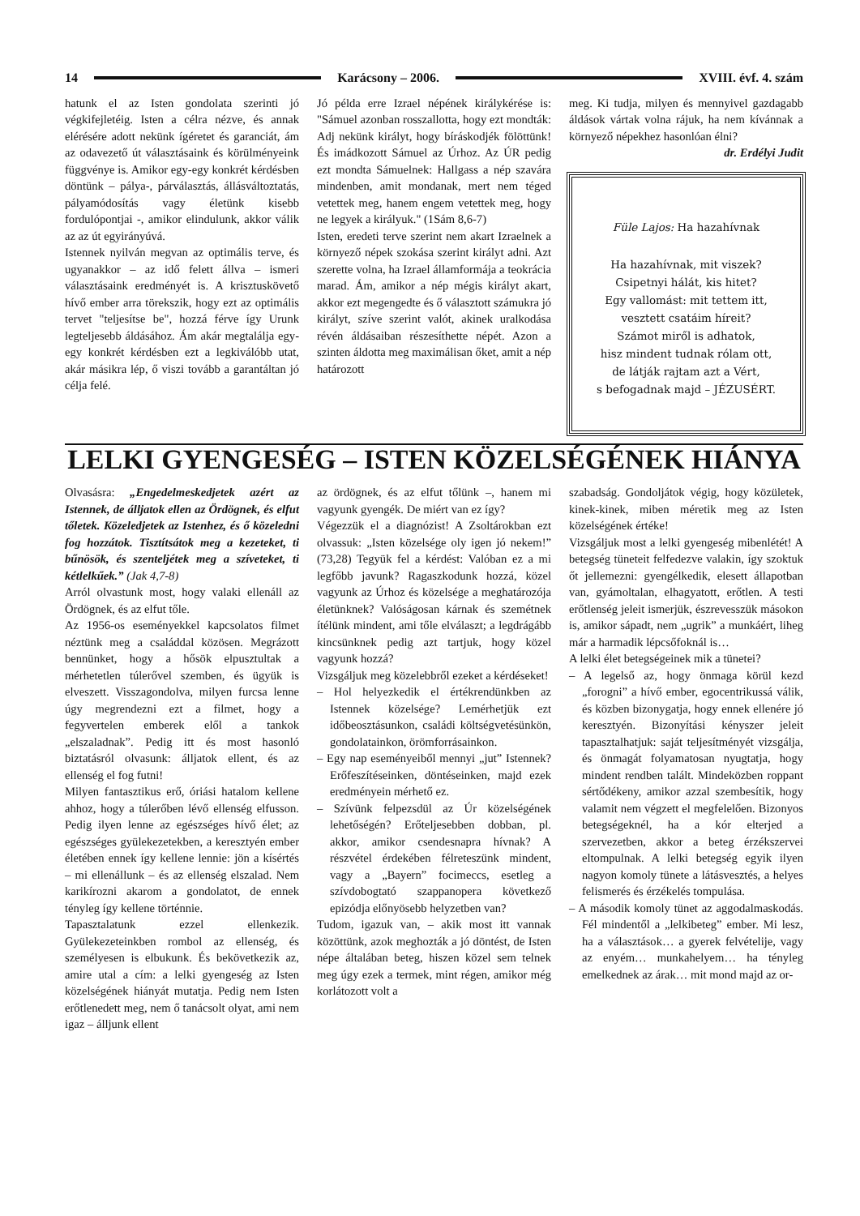14 Karácsony – 2006. XVIII. évf. 4. szám
hatunk el az Isten gondolata szerinti jó végkifejletéig. Isten a célra nézve, és annak elérésére adott nekünk ígéretet és garanciát, ám az odavezető út választásaink és körülményeink függvénye is. Amikor egy-egy konkrét kérdésben döntünk – pálya-, párválasztás, állásváltoztatás, pályamódosítás vagy életünk kisebb fordulópontjai -, amikor elindulunk, akkor válik az az út egyirányúvá.
Istennek nyilván megvan az optimális terve, és ugyanakkor – az idő felett állva – ismeri választásaink eredményét is. A krisztuskövető hívő ember arra törekszik, hogy ezt az optimális tervet "teljesítse be", hozzá férve így Urunk legteljesebb áldásához. Ám akár megtalálja egy-egy konkrét kérdésben ezt a legkiválóbb utat, akár másikra lép, ő viszi tovább a garantáltan jó célja felé.
Jó példa erre Izrael népének királykérése is: "Sámuel azonban rosszallotta, hogy ezt mondták: Adj nekünk királyt, hogy bíráskodjék fölöttünk! És imádkozott Sámuel az Úrhoz. Az ÚR pedig ezt mondta Sámuelnek: Hallgass a nép szavára mindenben, amit mondanak, mert nem téged vetettek meg, hanem engem vetettek meg, hogy ne legyek a királyuk." (1Sám 8,6-7)
Isten, eredeti terve szerint nem akart Izraelnek a környező népek szokása szerint királyt adni. Azt szerette volna, ha Izrael államformája a teokrácia marad. Ám, amikor a nép mégis királyt akart, akkor ezt megengedte és ő választott számukra jó királyt, szíve szerint valót, akinek uralkodása révén áldásaiban részesíthette népét. Azon a szinten áldotta meg maximálisan őket, amit a nép határozott
meg. Ki tudja, milyen és mennyivel gazdagabb áldások vártak volna rájuk, ha nem kívánnak a környező népekhez hasonlóan élni?
dr. Erdélyi Judit
Füle Lajos: Ha hazahívnak
Ha hazahívnak, mit viszek?
Csipetnyi hálát, kis hitet?
Egy vallomást: mit tettem itt,
vesztett csatáim híreit?
Számot miről is adhatok,
hisz mindent tudnak rólam ott,
de látják rajtam azt a Vért,
s befogadnak majd – JÉZUSÉRT.
LELKI GYENGESÉG – ISTEN KÖZELSÉGÉNEK HIÁNYA
Olvasásra: „Engedelmeskedjetek azért az Istennek, de álljatok ellen az Ördögnek, és elfut tőletek. Közeledjetek az Istenhez, és ő közeledni fog hozzátok. Tisztítsátok meg a kezeteket, ti bűnösök, és szenteljétek meg a szíveteket, ti kétlelkűek.” (Jak 4,7-8)
Arról olvastunk most, hogy valaki ellenáll az Ördögnek, és az elfut tőle.
Az 1956-os eseményekkel kapcsolatos filmet néztünk meg a családdal közösen. Megrázott bennünket, hogy a hősök elpusztultak a mérhetetlen túlerővel szemben, és ügyük is elveszett. Visszagondolva, milyen furcsa lenne úgy megrendezni ezt a filmet, hogy a fegyvertelen emberek elől a tankok „elszaladnak”. Pedig itt és most hasonló biztatásról olvasunk: álljatok ellent, és az ellenség el fog futni!
Milyen fantasztikus erő, óriási hatalom kellene ahhoz, hogy a túlerőben lévő ellenség elfusson. Pedig ilyen lenne az egészséges hívő élet; az egészséges gyülekezetekben, a keresztyén ember életében ennek így kellene lennie: jön a kísértés – mi ellenállunk – és az ellenség elszalad. Nem karikírozni akarom a gondolatot, de ennek tényleg így kellene történnie.
Tapasztalatunk ezzel ellenkezik. Gyülekezeteinkben rombol az ellenség, és személyesen is elbukunk. És bekövetkezik az, amire utal a cím: a lelki gyengeség az Isten közelségének hiányát mutatja. Pedig nem Isten erőtlenedett meg, nem ő tanácsolt olyat, ami nem igaz – álljunk ellent
az ördögnek, és az elfut tőlünk –, hanem mi vagyunk gyengék. De miért van ez így?
Végezzük el a diagnózist! A Zsoltárokban ezt olvassuk: „Isten közelsége oly igen jó nekem!” (73,28) Tegyük fel a kérdést: Valóban ez a mi legfőbb javunk? Ragaszkodunk hozzá, közel vagyunk az Úrhoz és közelsége a meghatározója életünknek? Valóságosan kárnak és szemétnek ítélünk mindent, ami tőle elválaszt; a legdrágább kincsünknek pedig azt tartjuk, hogy közel vagyunk hozzá?
Vizsgáljuk meg közelebbről ezeket a kérdéseket!
– Hol helyezkedik el értékrendünkben az Istennek közelsége? Lemérhetjük ezt időbeosztásunkon, családi költségvetésünkön, gondolatainkon, örömforrásainkon.
– Egy nap eseményeiből mennyi „jut” Istennek? Erőfeszítéseinken, döntéseinken, majd ezek eredményein mérhető ez.
– Szívünk felpezsdül az Úr közelségének lehetőségén? Erőteljesebben dobban, pl. akkor, amikor csendesnapra hívnak? A részvétel érdekében félreteszünk mindent, vagy a „Bayern” focimeccs, esetleg a szívdobogtató szappanopera következő epizódja előnyösebb helyzetben van?
Tudom, igazuk van, – akik most itt vannak közöttünk, azok meghozták a jó döntést, de Isten népe általában beteg, hiszen közel sem telnek meg úgy ezek a termek, mint régen, amikor még korlátozott volt a
szabadság. Gondoljátok végig, hogy közületek, kinek-kinek, miben méretik meg az Isten közelségének értéke!
Vizsgáljuk most a lelki gyengeség mibenlétét! A betegség tüneteit felfedezve valakin, így szoktuk őt jellemezni: gyengélkedik, elesett állapotban van, gyámoltalan, elhagyatott, erőtlen. A testi erőtlenség jeleit ismerjük, észrevesszük másokon is, amikor sápadt, nem „ugrik” a munkáért, liheg már a harmadik lépcsőfoknál is…
A lelki élet betegségeinek mik a tünetei?
– A legelső az, hogy önmaga körül kezd „forogni” a hívő ember, egocentrikussá válik, és közben bizonygatja, hogy ennek ellenére jó keresztyén. Bizonyítási kényszer jeleit tapasztalhatjuk: saját teljesítményét vizsgálja, és önmagát folyamatosan nyugtatja, hogy mindent rendben talált. Mindeközben roppant sértődékeny, amikor azzal szembesítik, hogy valamit nem végzett el megfelelően. Bizonyos betegségeknél, ha a kór elterjed a szervezetben, akkor a beteg érzékszervei eltompulnak. A lelki betegség egyik ilyen nagyon komoly tünete a látásvesztés, a helyes felismerés és érzékelés tompulása.
– A második komoly tünet az aggodalmaskodás. Fél mindentől a „lelkibeteg” ember. Mi lesz, ha a választások… a gyerek felvételije, vagy az enyém… munkahelyem… ha tényleg emelkednek az árak… mit mond majd az or-